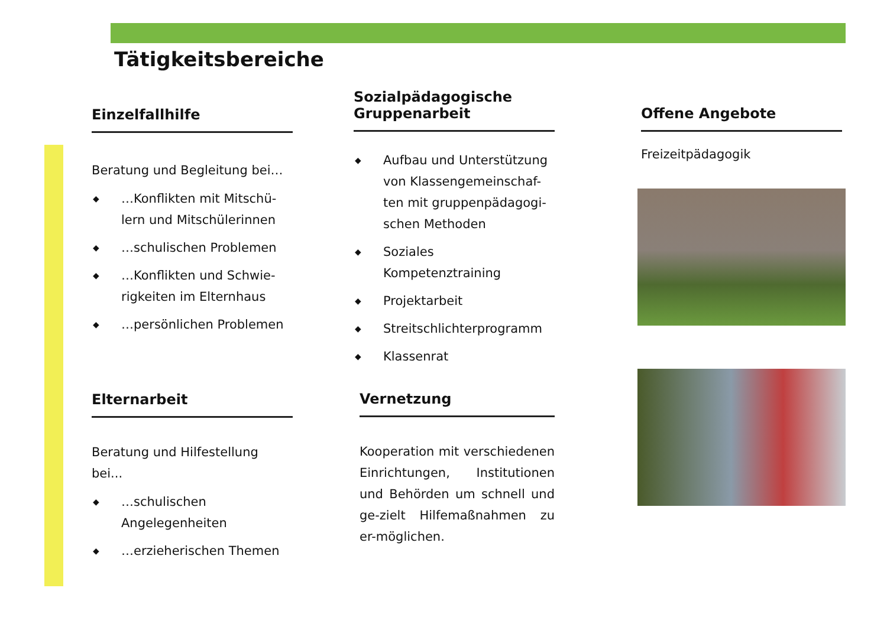Tätigkeitsbereiche
Einzelfallhilfe
Beratung und Begleitung bei…
◆ …Konflikten mit Mitschü-lern und Mitschülerinnen
◆ …schulischen Problemen
◆ …Konflikten und Schwie-rigkeiten im Elternhaus
◆ …persönlichen Problemen
Elternarbeit
Beratung und Hilfestellung bei...
◆ …schulischen Angelegenheiten
◆ …erzieherischen Themen
Sozialpädagogische Gruppenarbeit
◆ Aufbau und Unterstützung von Klassengemeinschaf-ten mit gruppenpädagogi-schen Methoden
◆ Soziales Kompetenztraining
◆ Projektarbeit
◆ Streitschlichterprogramm
◆ Klassenrat
Vernetzung
Kooperation mit verschiedenen Einrichtungen, Institutionen und Behörden um schnell und ge-zielt Hilfemaßnahmen zu er-möglichen.
Offene Angebote
Freizeitpädagogik